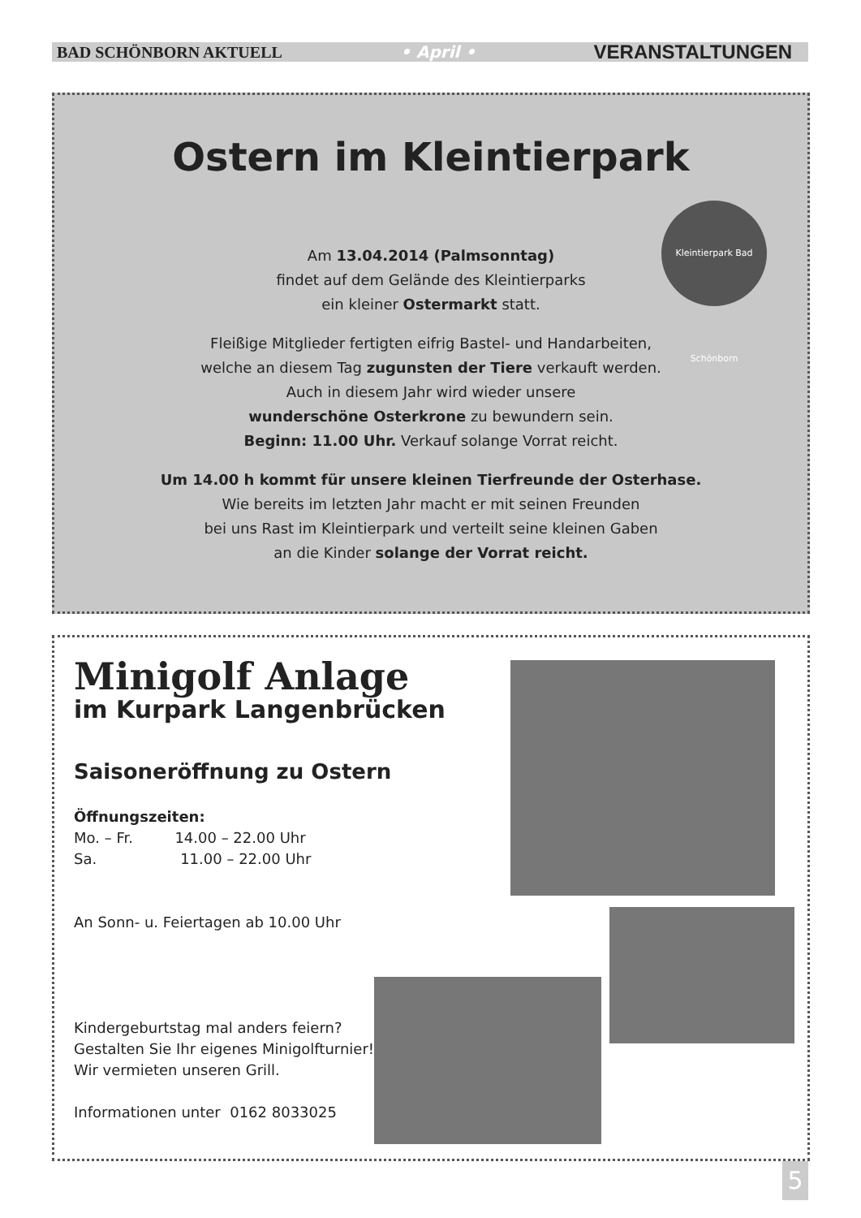BAD SCHÖNBORN AKTUELL • April • VERANSTALTUNGEN
Ostern im Kleintierpark
Kleintierpark Bad Schönborn
Am 13.04.2014 (Palmsonntag)
findet auf dem Gelände des Kleintierparks
ein kleiner Ostermarkt statt.
Fleißige Mitglieder fertigten eifrig Bastel- und Handarbeiten,
welche an diesem Tag zugunsten der Tiere verkauft werden.
Auch in diesem Jahr wird wieder unsere
wunderschöne Osterkrone zu bewundern sein.
Beginn: 11.00 Uhr. Verkauf solange Vorrat reicht.
Um 14.00 h kommt für unsere kleinen Tierfreunde der Osterhase.
Wie bereits im letzten Jahr macht er mit seinen Freunden
bei uns Rast im Kleintierpark und verteilt seine kleinen Gaben
an die Kinder solange der Vorrat reicht.
Minigolf Anlage
im Kurpark Langenbrücken
Saisoneröffnung zu Ostern
Öffnungszeiten:
Mo. – Fr. 14.00 – 22.00 Uhr
Sa. 11.00 – 22.00 Uhr
An Sonn- u. Feiertagen ab 10.00 Uhr
Kindergeburtstag mal anders feiern?
Gestalten Sie Ihr eigenes Minigolfturnier!
Wir vermieten unseren Grill.
Informationen unter 0162 8033025
5